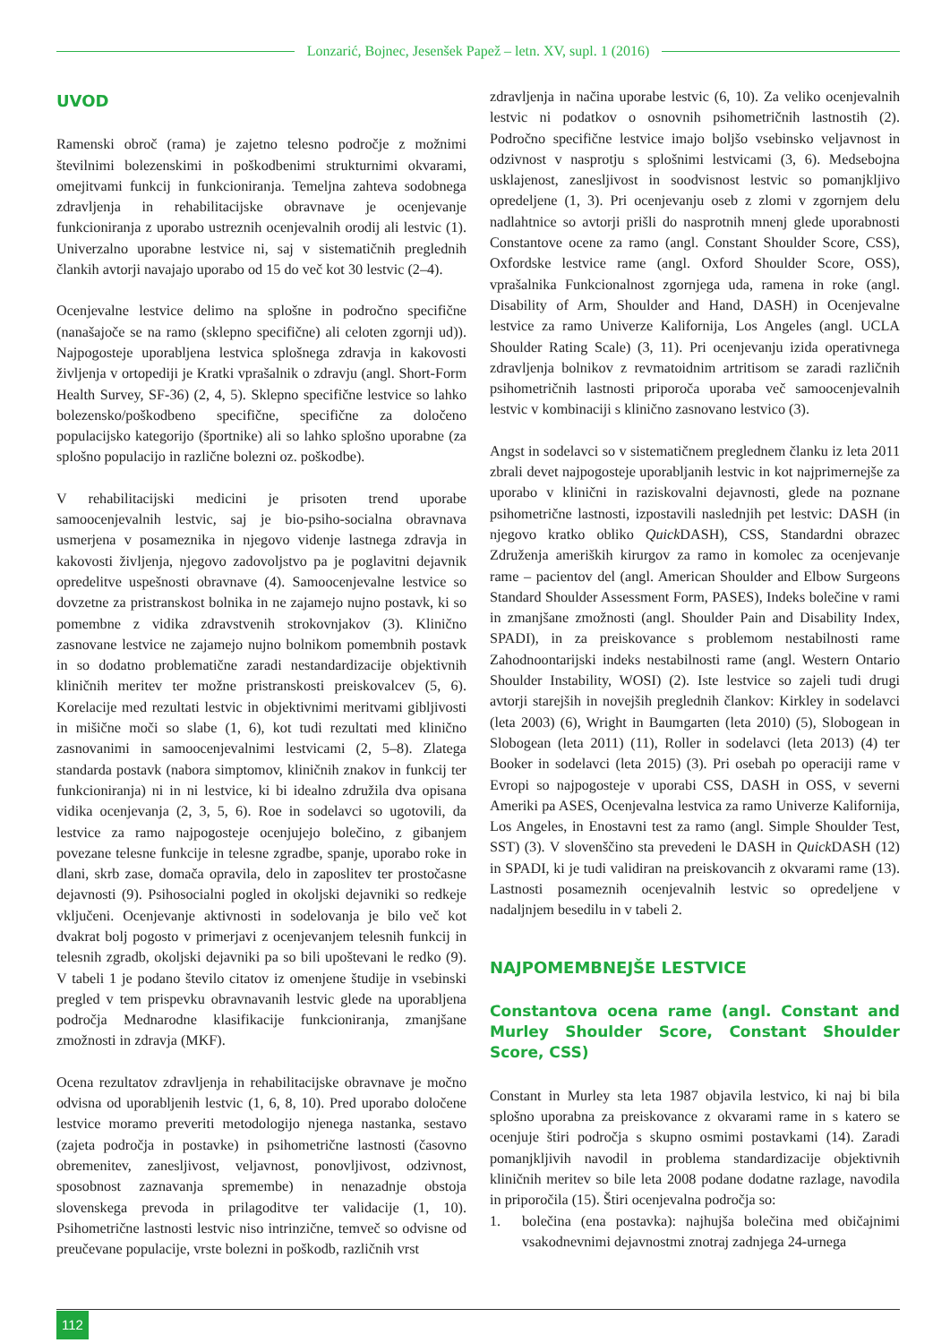Lonzarić, Bojnec, Jesenšek Papež – letn. XV, supl. 1 (2016)
UVOD
Ramenski obroč (rama) je zajetno telesno področje z možnimi številnimi bolezenskimi in poškodbenimi strukturnimi okvarami, omejitvami funkcij in funkcioniranja. Temeljna zahteva sodobnega zdravljenja in rehabilitacijske obravnave je ocenjevanje funkcioniranja z uporabo ustreznih ocenjevalnih orodij ali lestvic (1). Univerzalno uporabne lestvice ni, saj v sistematičnih preglednih člankih avtorji navajajo uporabo od 15 do več kot 30 lestvic (2–4).
Ocenjevalne lestvice delimo na splošne in področno specifične (nanašajoče se na ramo (sklepno specifične) ali celoten zgornji ud)). Najpogosteje uporabljena lestvica splošnega zdravja in kakovosti življenja v ortopediji je Kratki vprašalnik o zdravju (angl. Short-Form Health Survey, SF-36) (2, 4, 5). Sklepno specifične lestvice so lahko bolezensko/poškodbeno specifične, specifične za določeno populacijsko kategorijo (športnike) ali so lahko splošno uporabne (za splošno populacijo in različne bolezni oz. poškodbe).
V rehabilitacijski medicini je prisoten trend uporabe samoocenjevalnih lestvic, saj je bio-psiho-socialna obravnava usmerjena v posameznika in njegovo videnje lastnega zdravja in kakovosti življenja, njegovo zadovoljstvo pa je poglavitni dejavnik opredelitve uspešnosti obravnave (4). Samoocenjevalne lestvice so dovzetne za pristranskost bolnika in ne zajamejo nujno postavk, ki so pomembne z vidika zdravstvenih strokovnjakov (3). Klinično zasnovane lestvice ne zajamejo nujno bolnikom pomembnih postavk in so dodatno problematične zaradi nestandardizacije objektivnih kliničnih meritev ter možne pristranskosti preiskovalcev (5, 6). Korelacije med rezultati lestvic in objektivnimi meritvami gibljivosti in mišične moči so slabe (1, 6), kot tudi rezultati med klinično zasnovanimi in samoocenjevalnimi lestvicami (2, 5–8). Zlatega standarda postavk (nabora simptomov, kliničnih znakov in funkcij ter funkcioniranja) ni in ni lestvice, ki bi idealno združila dva opisana vidika ocenjevanja (2, 3, 5, 6). Roe in sodelavci so ugotovili, da lestvice za ramo najpogosteje ocenjujejo bolečino, z gibanjem povezane telesne funkcije in telesne zgradbe, spanje, uporabo roke in dlani, skrb zase, domača opravila, delo in zaposlitev ter prostočasne dejavnosti (9). Psihosocialni pogled in okoljski dejavniki so redkeje vključeni. Ocenjevanje aktivnosti in sodelovanja je bilo več kot dvakrat bolj pogosto v primerjavi z ocenjevanjem telesnih funkcij in telesnih zgradb, okoljski dejavniki pa so bili upoštevani le redko (9). V tabeli 1 je podano število citatov iz omenjene študije in vsebinski pregled v tem prispevku obravnavanih lestvic glede na uporabljena področja Mednarodne klasifikacije funkcioniranja, zmanjšane zmožnosti in zdravja (MKF).
Ocena rezultatov zdravljenja in rehabilitacijske obravnave je močno odvisna od uporabljenih lestvic (1, 6, 8, 10). Pred uporabo določene lestvice moramo preveriti metodologijo njenega nastanka, sestavo (zajeta področja in postavke) in psihometrične lastnosti (časovno obremenitev, zanesljivost, veljavnost, ponovljivost, odzivnost, sposobnost zaznavanja spremembe) in nenazadnje obstoja slovenskega prevoda in prilagoditve ter validacije (1, 10). Psihometrične lastnosti lestvic niso intrinzične, temveč so odvisne od preučevane populacije, vrste bolezni in poškodb, različnih vrst
zdravljenja in načina uporabe lestvic (6, 10). Za veliko ocenjevalnih lestvic ni podatkov o osnovnih psihometričnih lastnostih (2). Področno specifične lestvice imajo boljšo vsebinsko veljavnost in odzivnost v nasprotju s splošnimi lestvicami (3, 6). Medsebojna usklajenost, zanesljivost in soodvisnost lestvic so pomanjkljivo opredeljene (1, 3). Pri ocenjevanju oseb z zlomi v zgornjem delu nadlahtnice so avtorji prišli do nasprotnih mnenj glede uporabnosti Constantove ocene za ramo (angl. Constant Shoulder Score, CSS), Oxfordske lestvice rame (angl. Oxford Shoulder Score, OSS), vprašalnika Funkcionalnost zgornjega uda, ramena in roke (angl. Disability of Arm, Shoulder and Hand, DASH) in Ocenjevalne lestvice za ramo Univerze Kalifornija, Los Angeles (angl. UCLA Shoulder Rating Scale) (3, 11). Pri ocenjevanju izida operativnega zdravljenja bolnikov z revmatoidnim artritisom se zaradi različnih psihometričnih lastnosti priporoča uporaba več samoocenjevalnih lestvic v kombinaciji s klinično zasnovano lestvico (3).
Angst in sodelavci so v sistematičnem preglednem članku iz leta 2011 zbrali devet najpogosteje uporabljanih lestvic in kot najprimernejše za uporabo v klinični in raziskovalni dejavnosti, glede na poznane psihometrične lastnosti, izpostavili naslednjih pet lestvic: DASH (in njegovo kratko obliko Quick DASH), CSS, Standardni obrazec Združenja ameriških kirurgov za ramo in komolec za ocenjevanje rame – pacientov del (angl. American Shoulder and Elbow Surgeons Standard Shoulder Assessment Form, PASES), Indeks bolečine v rami in zmanjšane zmožnosti (angl. Shoulder Pain and Disability Index, SPADI), in za preiskovance s problemom nestabilnosti rame Zahodnoontarijski indeks nestabilnosti rame (angl. Western Ontario Shoulder Instability, WOSI) (2). Iste lestvice so zajeli tudi drugi avtorji starejših in novejših preglednih člankov: Kirkley in sodelavci (leta 2003) (6), Wright in Baumgarten (leta 2010) (5), Slobogean in Slobogean (leta 2011) (11), Roller in sodelavci (leta 2013) (4) ter Booker in sodelavci (leta 2015) (3). Pri osebah po operaciji rame v Evropi so najpogosteje v uporabi CSS, DASH in OSS, v severni Ameriki pa ASES, Ocenjevalna lestvica za ramo Univerze Kalifornija, Los Angeles, in Enostavni test za ramo (angl. Simple Shoulder Test, SST) (3). V slovenščino sta prevedeni le DASH in Quick DASH (12) in SPADI, ki je tudi validiran na preiskovancih z okvarami rame (13). Lastnosti posameznih ocenjevalnih lestvic so opredeljene v nadaljnjem besedilu in v tabeli 2.
NAJPOMEMBNEJŠE LESTVICE
Constantova ocena rame (angl. Constant and Murley Shoulder Score, Constant Shoulder Score, CSS)
Constant in Murley sta leta 1987 objavila lestvico, ki naj bi bila splošno uporabna za preiskovance z okvarami rame in s katero se ocenjuje štiri področja s skupno osmimi postavkami (14). Zaradi pomanjkljivih navodil in problema standardizacije objektivnih kliničnih meritev so bile leta 2008 podane dodatne razlage, navodila in priporočila (15). Štiri ocenjevalna področja so:
1. bolečina (ena postavka): najhujša bolečina med običajnimi vsakodnevnimi dejavnostmi znotraj zadnjega 24-urnega
112